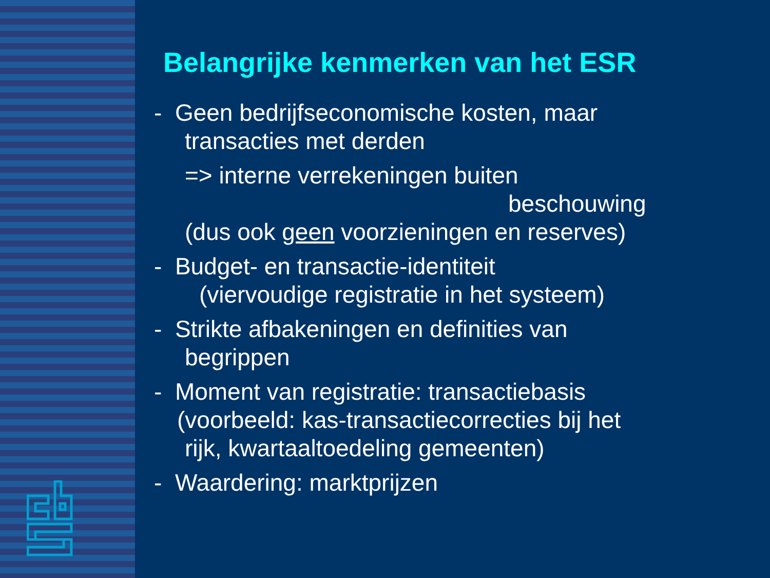Belangrijke kenmerken van het ESR
- Geen bedrijfseconomische kosten, maar
transacties met derden
=> interne verrekeningen buiten
beschouwing
(dus ook geen voorzieningen en reserves)
- Budget- en transactie-identiteit
(viervoudige registratie in het systeem)
- Strikte afbakeningen en definities van
begrippen
- Moment van registratie: transactiebasis
(voorbeeld: kas-transactiecorrecties bij het
rijk, kwartaaltoedeling gemeenten)
- Waardering: marktprijzen